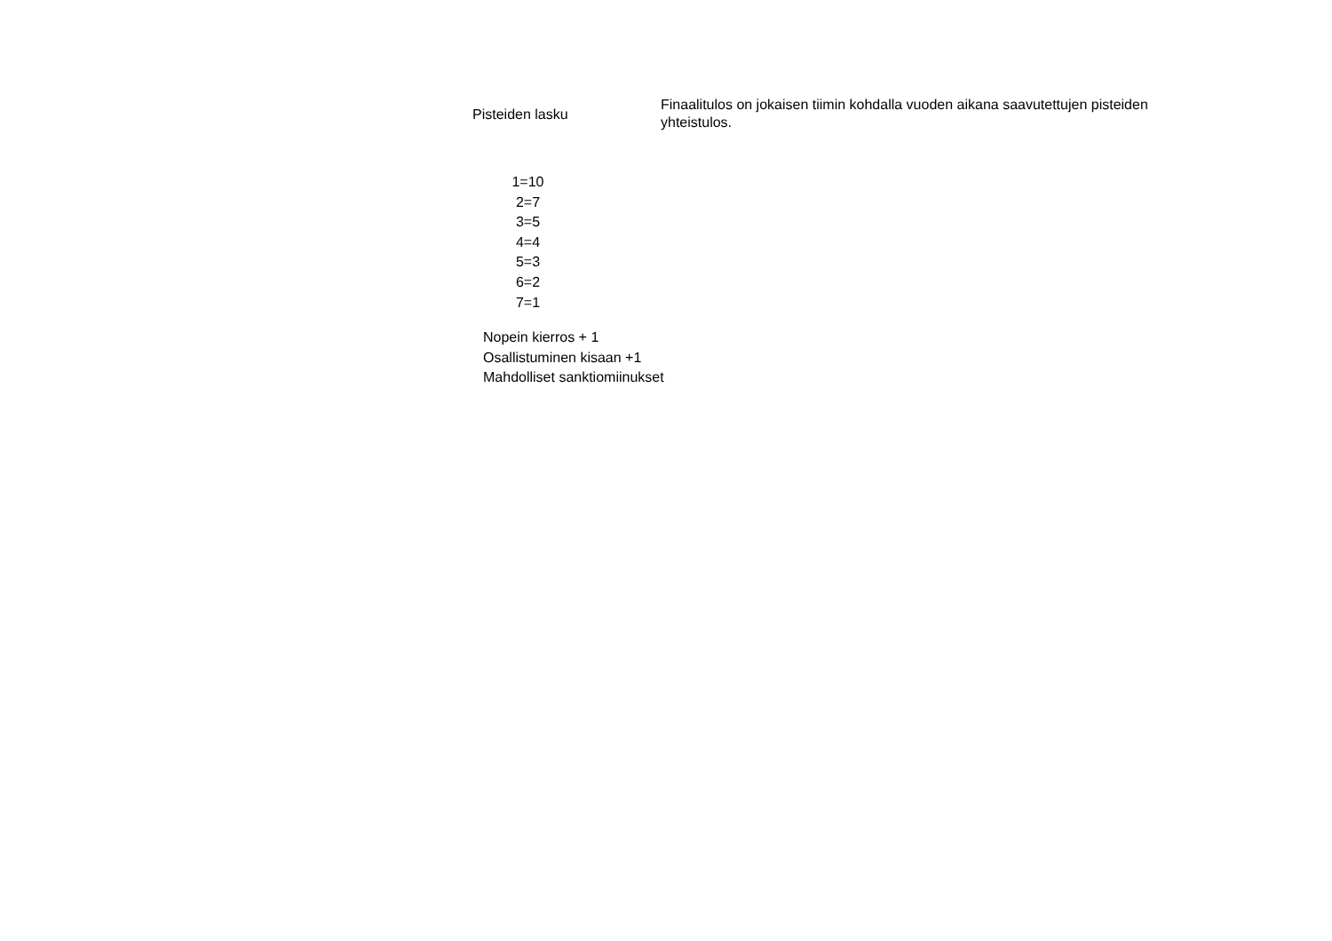Pisteiden lasku
Finaalitulos on jokaisen tiimin kohdalla vuoden aikana saavutettujen pisteiden yhteistulos.
1=10
2=7
3=5
4=4
5=3
6=2
7=1
Nopein kierros + 1
Osallistuminen kisaan +1
Mahdolliset sanktiomiinukset